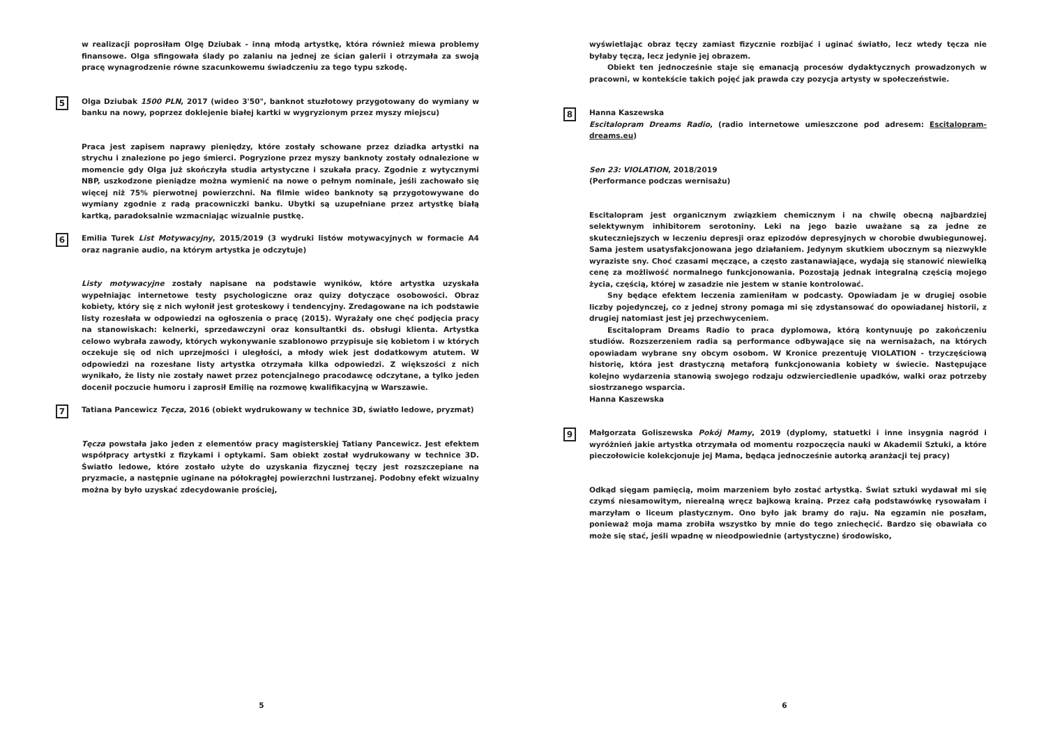w realizacji poprosiłam Olgę Dziubak - inną młodą artystkę, która również miewa problemy finansowe. Olga sfingowała ślady po zalaniu na jednej ze ścian galerii i otrzymała za swoją pracę wynagrodzenie równe szacunkowemu świadczeniu za tego typu szkodę.
5
Olga Dziubak 1500 PLN, 2017 (wideo 3'50", banknot stuzłotowy przygotowany do wymiany w banku na nowy, poprzez doklejenie białej kartki w wygryzionym przez myszy miejscu)
Praca jest zapisem naprawy pieniędzy, które zostały schowane przez dziadka artystki na strychu i znalezione po jego śmierci. Pogryzione przez myszy banknoty zostały odnalezione w momencie gdy Olga już skończyła studia artystyczne i szukała pracy. Zgodnie z wytycznymi NBP, uszkodzone pieniądze można wymienić na nowe o pełnym nominale, jeśli zachowało się więcej niż 75% pierwotnej powierzchni. Na filmie wideo banknoty są przygotowywane do wymiany zgodnie z radą pracowniczki banku. Ubytki są uzupełniane przez artystkę białą kartką, paradoksalnie wzmacniając wizualnie pustkę.
6
Emilia Turek List Motywacyjny, 2015/2019 (3 wydruki listów motywacyjnych w formacie A4 oraz nagranie audio, na którym artystka je odczytuje)
Listy motywacyjne zostały napisane na podstawie wyników, które artystka uzyskała wypełniając internetowe testy psychologiczne oraz quizy dotyczące osobowości. Obraz kobiety, który się z nich wyłonił jest groteskowy i tendencyjny. Zredagowane na ich podstawie listy rozesłała w odpowiedzi na ogłoszenia o pracę (2015). Wyrażały one chęć podjęcia pracy na stanowiskach: kelnerki, sprzedawczyni oraz konsultantki ds. obsługi klienta. Artystka celowo wybrała zawody, których wykonywanie szablonowo przypisuje się kobietom i w których oczekuje się od nich uprzejmości i uległości, a młody wiek jest dodatkowym atutem. W odpowiedzi na rozesłane listy artystka otrzymała kilka odpowiedzi. Z większości z nich wynikało, że listy nie zostały nawet przez potencjalnego pracodawcę odczytane, a tylko jeden docenił poczucie humoru i zaprosił Emilię na rozmowę kwalifikacyjną w Warszawie.
7
Tatiana Pancewicz Tęcza, 2016 (obiekt wydrukowany w technice 3D, światło ledowe, pryzmat)
Tęcza powstała jako jeden z elementów pracy magisterskiej Tatiany Pancewicz. Jest efektem współpracy artystki z fizykami i optykami. Sam obiekt został wydrukowany w technice 3D. Światło ledowe, które zostało użyte do uzyskania fizycznej tęczy jest rozszczepiane na pryzmacie, a następnie uginane na półokrągłej powierzchni lustrzanej. Podobny efekt wizualny można by było uzyskać zdecydowanie prościej,
5
wyświetlając obraz tęczy zamiast fizycznie rozbijać i uginać światło, lecz wtedy tęcza nie byłaby tęczą, lecz jedynie jej obrazem.
Obiekt ten jednocześnie staje się emanacją procesów dydaktycznych prowadzonych w pracowni, w kontekście takich pojęć jak prawda czy pozycja artysty w społeczeństwie.
8
Hanna Kaszewska
Escitalopram Dreams Radio, (radio internetowe umieszczone pod adresem: Escitalopram-dreams.eu)
Sen 23: VIOLATION, 2018/2019
(Performance podczas wernisażu)
Escitalopram jest organicznym związkiem chemicznym i na chwilę obecną najbardziej selektywnym inhibitorem serotoniny. Leki na jego bazie uważane są za jedne ze skuteczniejszych w leczeniu depresji oraz epizodów depresyjnych w chorobie dwubiegunowej. Sama jestem usatysfakcjonowana jego działaniem. Jedynym skutkiem ubocznym są niezwykle wyraziste sny. Choć czasami męczące, a często zastanawiające, wydają się stanowić niewielką cenę za możliwość normalnego funkcjonowania. Pozostają jednak integralną częścią mojego życia, częścią, której w zasadzie nie jestem w stanie kontrolować.
Sny będące efektem leczenia zamieniłam w podcasty. Opowiadam je w drugiej osobie liczby pojedynczej, co z jednej strony pomaga mi się zdystansować do opowiadanej historii, z drugiej natomiast jest jej przechwyceniem.
Escitalopram Dreams Radio to praca dyplomowa, którą kontynuuję po zakończeniu studiów. Rozszerzeniem radia są performance odbywające się na wernisażach, na których opowiadam wybrane sny obcym osobom. W Kronice prezentuję VIOLATION - trzyczęściową historię, która jest drastyczną metaforą funkcjonowania kobiety w świecie. Następujące kolejno wydarzenia stanowią swojego rodzaju odzwierciedlenie upadków, walki oraz potrzeby siostrzanego wsparcia.
Hanna Kaszewska
9
Małgorzata Goliszewska Pokój Mamy, 2019 (dyplomy, statuetki i inne insygnia nagród i wyróżnień jakie artystka otrzymała od momentu rozpoczęcia nauki w Akademii Sztuki, a które pieczołowicie kolekcjonuje jej Mama, będąca jednocześnie autorką aranżacji tej pracy)
Odkąd sięgam pamięcią, moim marzeniem było zostać artystką. Świat sztuki wydawał mi się czymś niesamowitym, nierealną wręcz bajkową krainą. Przez całą podstawówkę rysowałam i marzyłam o liceum plastycznym. Ono było jak bramy do raju. Na egzamin nie poszłam, ponieważ moja mama zrobiła wszystko by mnie do tego zniechęcić. Bardzo się obawiała co może się stać, jeśli wpadnę w nieodpowiednie (artystyczne) środowisko,
6